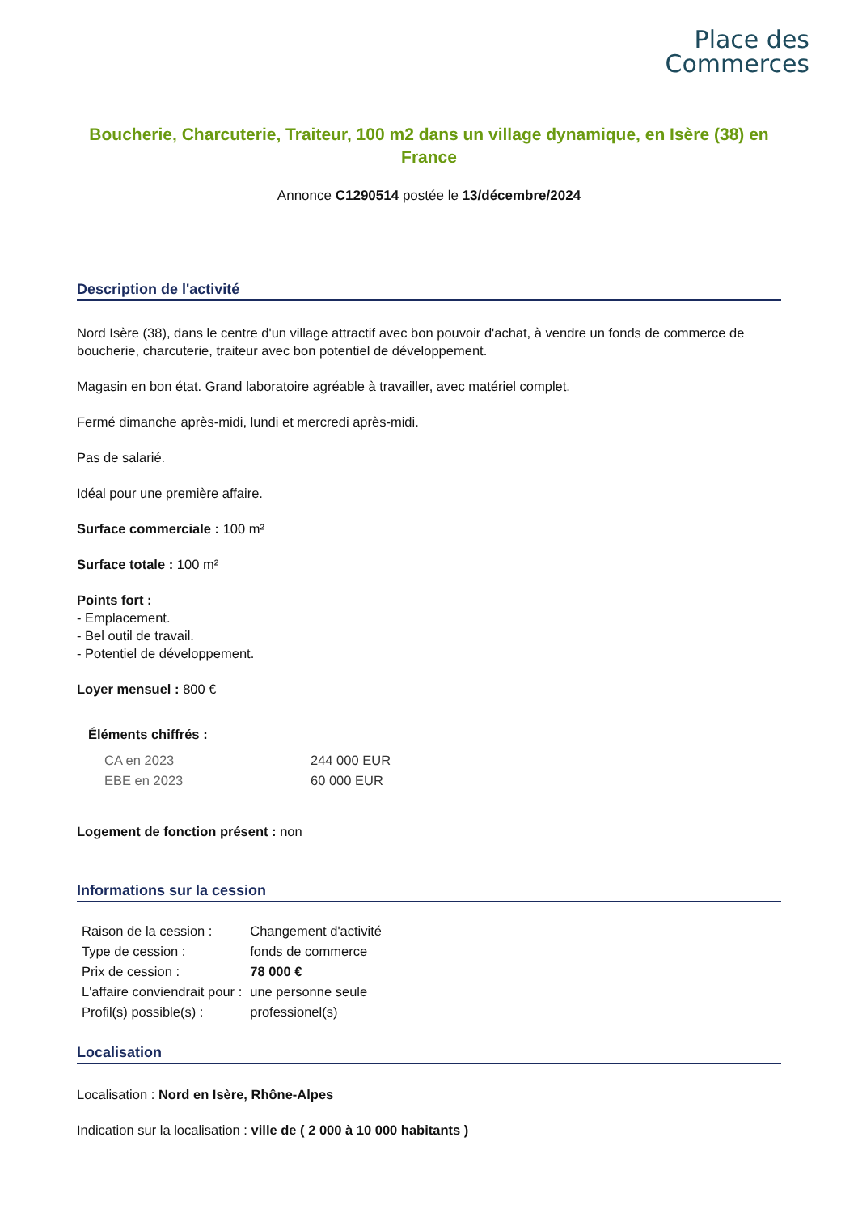Place des
Commerces
Boucherie, Charcuterie, Traiteur, 100 m2 dans un village dynamique, en Isère (38) en France
Annonce C1290514 postée le 13/décembre/2024
Description de l'activité
Nord Isère (38), dans le centre d'un village attractif avec bon pouvoir d'achat, à vendre un fonds de commerce de boucherie, charcuterie, traiteur avec bon potentiel de développement.
Magasin en bon état. Grand laboratoire agréable à travailler, avec matériel complet.
Fermé dimanche après-midi, lundi et mercredi après-midi.
Pas de salarié.
Idéal pour une première affaire.
Surface commerciale : 100 m²
Surface totale : 100 m²
Points fort :
- Emplacement.
- Bel outil de travail.
- Potentiel de développement.
Loyer mensuel : 800 €
Éléments chiffrés :
| CA en 2023 | 244 000 EUR |
| EBE en 2023 | 60 000 EUR |
Logement de fonction présent : non
Informations sur la cession
| Raison de la cession : | Changement d'activité |
| Type de cession : | fonds de commerce |
| Prix de cession : | 78 000 € |
| L'affaire conviendrait pour : | une personne seule |
| Profil(s) possible(s) : | professionel(s) |
Localisation
Localisation : Nord en Isère, Rhône-Alpes
Indication sur la localisation : ville de ( 2 000 à 10 000 habitants )